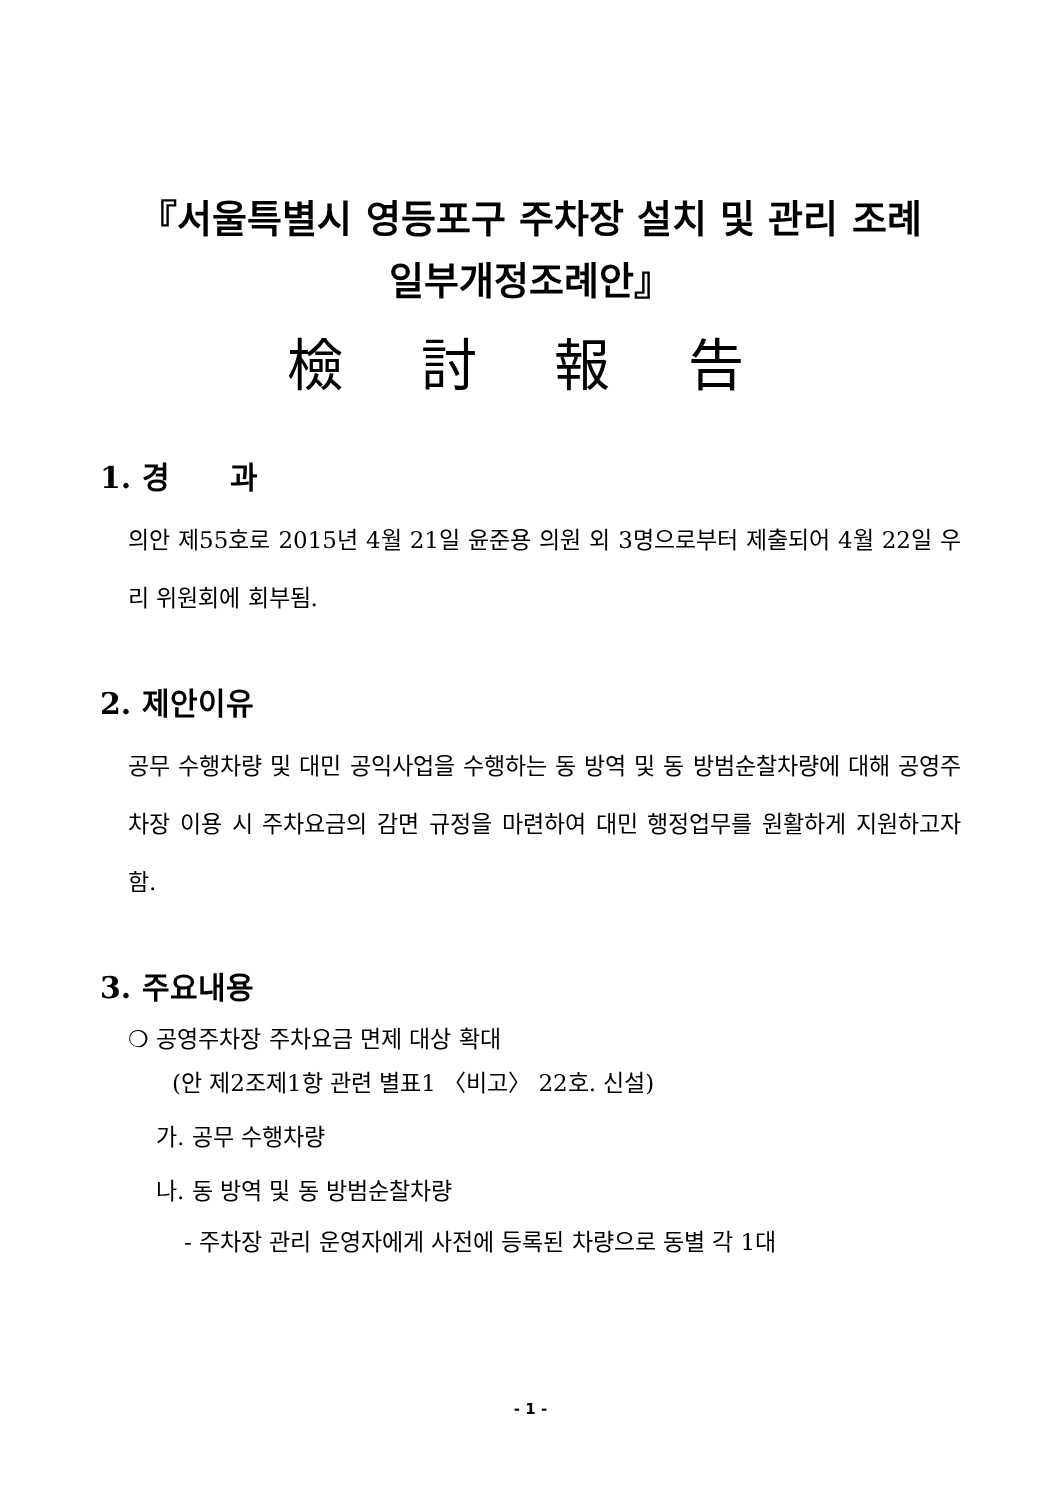『서울특별시 영등포구 주차장 설치 및 관리 조례
일부개정조례안』
檢 討 報 告
1. 경　　과
의안 제55호로 2015년 4월 21일 윤준용 의원 외 3명으로부터 제출되어 4월 22일 우리 위원회에 회부됨.
2. 제안이유
공무 수행차량 및 대민 공익사업을 수행하는 동 방역 및 동 방범순찰차량에 대해 공영주차장 이용 시 주차요금의 감면 규정을 마련하여 대민 행정업무를 원활하게 지원하고자 함.
3. 주요내용
❍ 공영주차장 주차요금 면제 대상 확대
(안 제2조제1항 관련 별표1 〈비고〉 22호. 신설)
가. 공무 수행차량
나. 동 방역 및 동 방범순찰차량
- 주차장 관리 운영자에게 사전에 등록된 차량으로 동별 각 1대
- 1 -